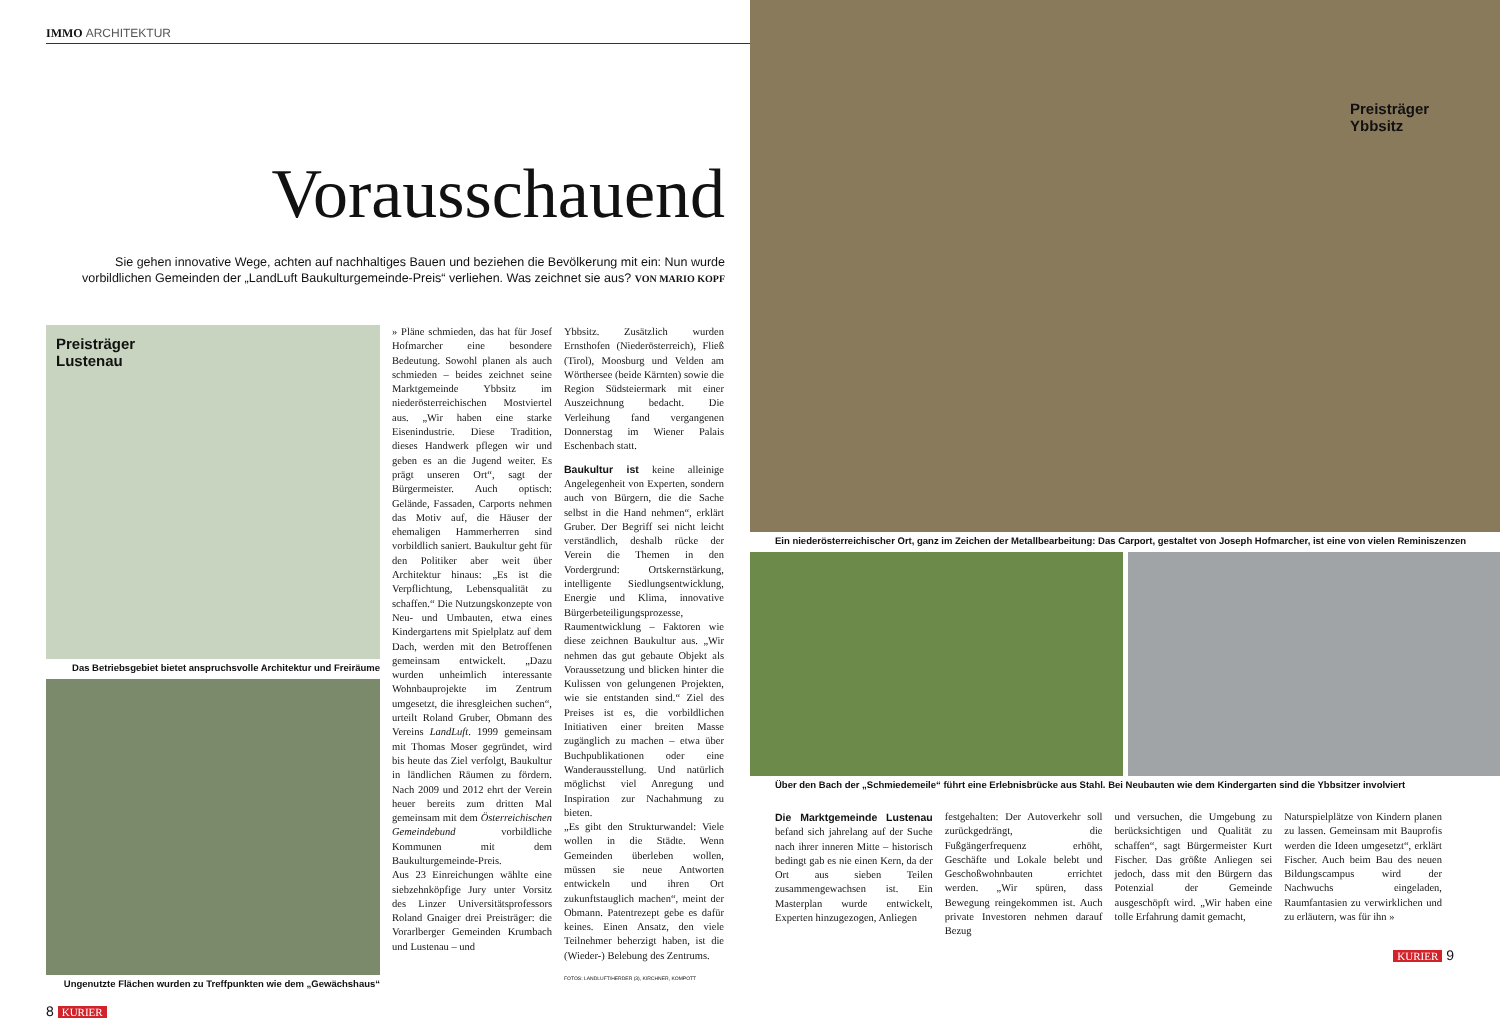IMMO ARCHITEKTUR
Vorausschauend
Sie gehen innovative Wege, achten auf nachhaltiges Bauen und beziehen die Bevölkerung mit ein: Nun wurde vorbildlichen Gemeinden der „LandLuft Baukulturgemeinde-Preis“ verliehen. Was zeichnet sie aus? VON MARIO KOPF
Preisträger
Lustenau
Das Betriebsgebiet bietet anspruchsvolle Architektur und Freiräume
Ungenutzte Flächen wurden zu Treffpunkten wie dem „Gewächshaus“
» Pläne schmieden, das hat für Josef Hofmarcher eine besondere Bedeutung. Sowohl planen als auch schmieden – beides zeichnet seine Marktgemeinde Ybbsitz im niederösterreichischen Mostviertel aus. „Wir haben eine starke Eisenindustrie. Diese Tradition, dieses Handwerk pflegen wir und geben es an die Jugend weiter. Es prägt unseren Ort“, sagt der Bürgermeister. Auch optisch: Gelände, Fassaden, Carports nehmen das Motiv auf, die Häuser der ehemaligen Hammerherren sind vorbildlich saniert. Baukultur geht für den Politiker aber weit über Architektur hinaus: „Es ist die Verpflichtung, Lebensqualität zu schaffen.“ Die Nutzungskonzepte von Neu- und Umbauten, etwa eines Kindergartens mit Spielplatz auf dem Dach, werden mit den Betroffenen gemeinsam entwickelt. „Dazu wurden unheimlich interessante Wohnbauprojekte im Zentrum umgesetzt, die ihresgleichen suchen“, urteilt Roland Gruber, Obmann des Vereins LandLuft. 1999 gemeinsam mit Thomas Moser gegründet, wird bis heute das Ziel verfolgt, Baukultur in ländlichen Räumen zu fördern. Nach 2009 und 2012 ehrt der Verein heuer bereits zum dritten Mal gemeinsam mit dem Österreichischen Gemeindebund vorbildliche Kommunen mit dem Baukulturgemeinde-Preis.
Aus 23 Einreichungen wählte eine siebzehnköpfige Jury unter Vorsitz des Linzer Universitätsprofessors Roland Gnaiger drei Preisträger: die Vorarlberger Gemeinden Krumbach und Lustenau – und
Ybbsitz. Zusätzlich wurden Ernsthofen (Niederösterreich), Fließ (Tirol), Moosburg und Velden am Wörthersee (beide Kärnten) sowie die Region Südsteiermark mit einer Auszeichnung bedacht. Die Verleihung fand vergangenen Donnerstag im Wiener Palais Eschenbach statt.
Baukultur ist keine alleinige Angelegenheit von Experten, sondern auch von Bürgern, die die Sache selbst in die Hand nehmen“, erklärt Gruber. Der Begriff sei nicht leicht verständlich, deshalb rücke der Verein die Themen in den Vordergrund: Ortskernstärkung, intelligente Siedlungsentwicklung, Energie und Klima, innovative Bürgerbeteiligungsprozesse, Raumentwicklung – Faktoren wie diese zeichnen Baukultur aus. „Wir nehmen das gut gebaute Objekt als Voraussetzung und blicken hinter die Kulissen von gelungenen Projekten, wie sie entstanden sind.“ Ziel des Preises ist es, die vorbildlichen Initiativen einer breiten Masse zugänglich zu machen – etwa über Buchpublikationen oder eine Wanderausstellung. Und natürlich möglichst viel Anregung und Inspiration zur Nachahmung zu bieten.
„Es gibt den Strukturwandel: Viele wollen in die Städte. Wenn Gemeinden überleben wollen, müssen sie neue Antworten entwickeln und ihren Ort zukunftstauglich machen“, meint der Obmann. Patentrezept gebe es dafür keines. Einen Ansatz, den viele Teilnehmer beherzigt haben, ist die (Wieder-) Belebung des Zentrums.
FOTOS: LANDLUFT/HERDER (3), KIRCHNER, KOMPOTT
8 KURIER
Preisträger
Ybbsitz
Ein niederösterreichischer Ort, ganz im Zeichen der Metallbearbeitung: Das Carport, gestaltet von Joseph Hofmarcher, ist eine von vielen Reminiszenzen
Über den Bach der „Schmiedemeile“ führt eine Erlebnisbrücke aus Stahl. Bei Neubauten wie dem Kindergarten sind die Ybbsitzer involviert
Die Marktgemeinde Lustenau befand sich jahrelang auf der Suche nach ihrer inneren Mitte – historisch bedingt gab es nie einen Kern, da der Ort aus sieben Teilen zusammengewachsen ist. Ein Masterplan wurde entwickelt, Experten hinzugezogen, Anliegen
festgehalten: Der Autoverkehr soll zurückgedrängt, die Fußgängerfrequenz erhöht, Geschäfte und Lokale belebt und Geschoßwohnbauten errichtet werden. „Wir spüren, dass Bewegung reingekommen ist. Auch private Investoren nehmen darauf Bezug
und versuchen, die Umgebung zu berücksichtigen und Qualität zu schaffen“, sagt Bürgermeister Kurt Fischer. Das größte Anliegen sei jedoch, dass mit den Bürgern das Potenzial der Gemeinde ausgeschöpft wird. „Wir haben eine tolle Erfahrung damit gemacht,
Naturspielplätze von Kindern planen zu lassen. Gemeinsam mit Bauprofis werden die Ideen umgesetzt“, erklärt Fischer. Auch beim Bau des neuen Bildungscampus wird der Nachwuchs eingeladen, Raumfantasien zu verwirklichen und zu erläutern, was für ihn »
KURIER 9